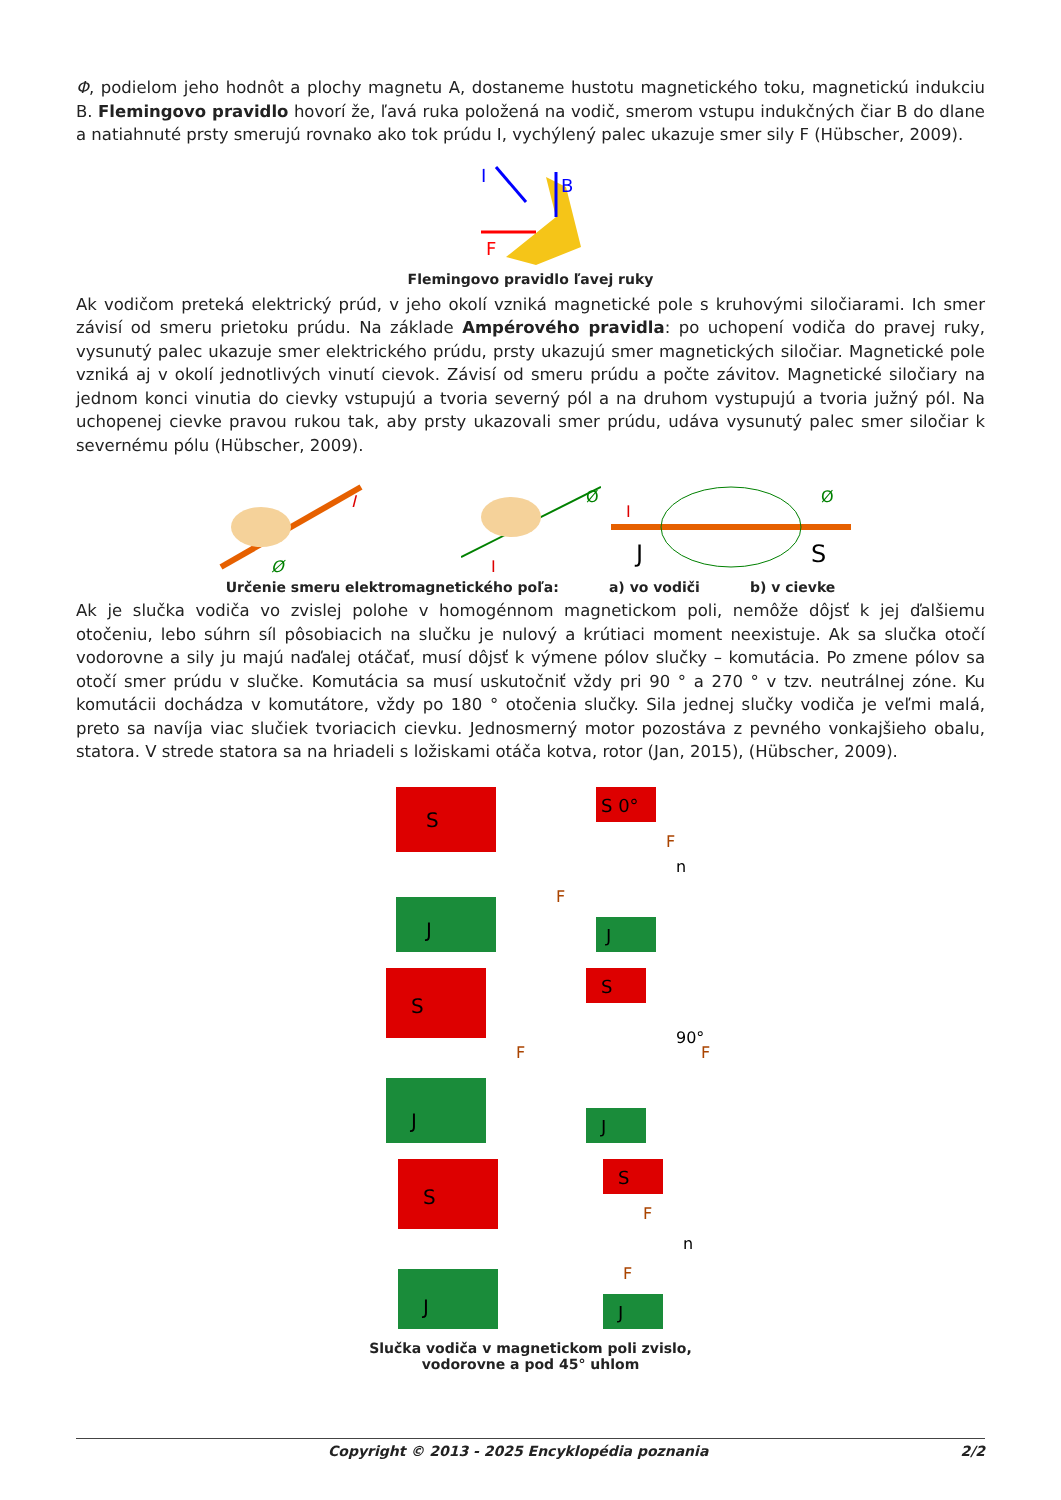Φ, podielom jeho hodnôt a plochy magnetu A, dostaneme hustotu magnetického toku, magnetickú indukciu B. Flemingovo pravidlo hovorí že, ľavá ruka položená na vodič, smerom vstupu indukčných čiar B do dlane a natiahnuté prsty smerujú rovnako ako tok prúdu I, vychýlený palec ukazuje smer sily F (Hübscher, 2009).
I
B
F
Flemingovo pravidlo ľavej ruky
Ak vodičom preteká elektrický prúd, v jeho okolí vzniká magnetické pole s kruhovými siločiarami. Ich smer závisí od smeru prietoku prúdu. Na základe Ampérového pravidla: po uchopení vodiča do pravej ruky, vysunutý palec ukazuje smer elektrického prúdu, prsty ukazujú smer magnetických siločiar. Magnetické pole vzniká aj v okolí jednotlivých vinutí cievok. Závisí od smeru prúdu a počte závitov. Magnetické siločiary na jednom konci vinutia do cievky vstupujú a tvoria severný pól a na druhom vystupujú a tvoria južný pól. Na uchopenej cievke pravou rukou tak, aby prsty ukazovali smer prúdu, udáva vysunutý palec smer siločiar k severnému pólu (Hübscher, 2009).
I
Ø
Ø
I
J
S
Ø
I
Určenie smeru elektromagnetického poľa: a) vo vodiči b) v cievke
Ak je slučka vodiča vo zvislej polohe v homogénnom magnetickom poli, nemôže dôjsť k jej ďalšiemu otočeniu, lebo súhrn síl pôsobiacich na slučku je nulový a krútiaci moment neexistuje. Ak sa slučka otočí vodorovne a sily ju majú naďalej otáčať, musí dôjsť k výmene pólov slučky – komutácia. Po zmene pólov sa otočí smer prúdu v slučke. Komutácia sa musí uskutočniť vždy pri 90 ° a 270 ° v tzv. neutrálnej zóne. Ku komutácii dochádza v komutátore, vždy po 180 ° otočenia slučky. Sila jednej slučky vodiča je veľmi malá, preto sa navíja viac slučiek tvoriacich cievku. Jednosmerný motor pozostáva z pevného vonkajšieho obalu, statora. V strede statora sa na hriadeli s ložiskami otáča kotva, rotor (Jan, 2015), (Hübscher, 2009).
S
J
S 0°
J
F
F
n
S
J
S
J
F
F
90°
S
J
S
J
F
F
n
Slučka vodiča v magnetickom poli zvislo,
vodorovne a pod 45° uhlom
Copyright © 2013 - 2025 Encyklopédia poznania 2/2